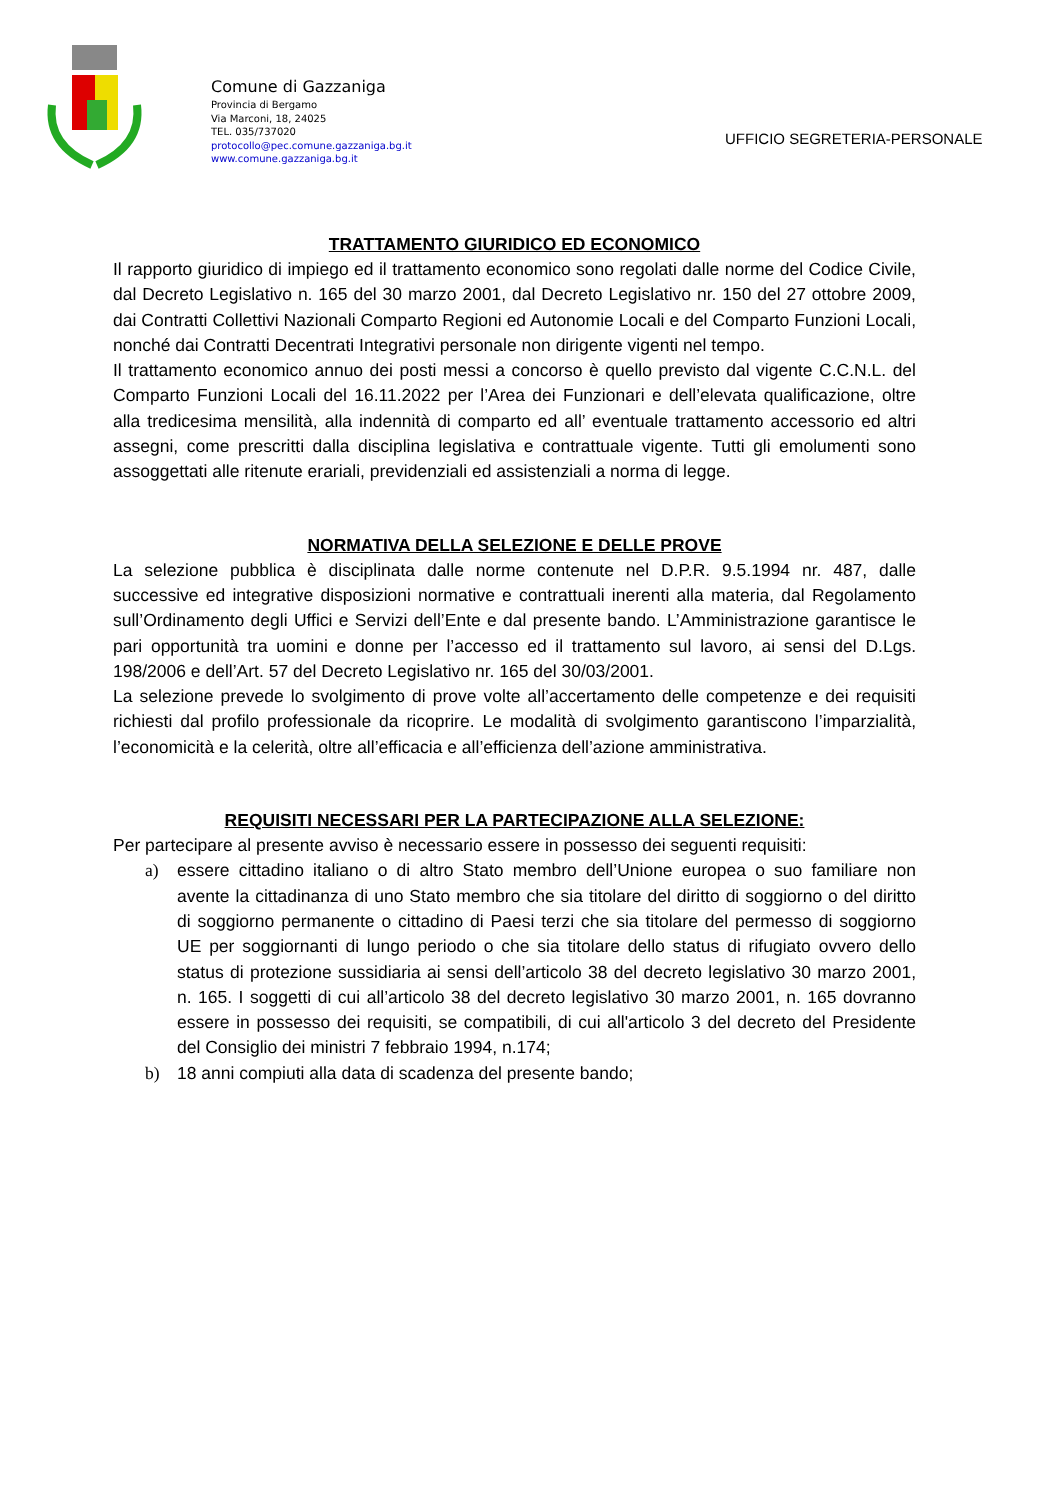Comune di Gazzaniga
Provincia di Bergamo
Via Marconi, 18, 24025
TEL. 035/737020
protocollo@pec.comune.gazzaniga.bg.it
www.comune.gazzaniga.bg.it
UFFICIO SEGRETERIA-PERSONALE
TRATTAMENTO GIURIDICO ED ECONOMICO
Il rapporto giuridico di impiego ed il trattamento economico sono regolati dalle norme del Codice Civile, dal Decreto Legislativo n. 165 del 30 marzo 2001, dal Decreto Legislativo nr. 150 del 27 ottobre 2009, dai Contratti Collettivi Nazionali Comparto Regioni ed Autonomie Locali e del Comparto Funzioni Locali, nonché dai Contratti Decentrati Integrativi personale non dirigente vigenti nel tempo.
Il trattamento economico annuo dei posti messi a concorso è quello previsto dal vigente C.C.N.L. del Comparto Funzioni Locali del 16.11.2022 per l’Area dei Funzionari e dell’elevata qualificazione, oltre alla tredicesima mensilità, alla indennità di comparto ed all’ eventuale trattamento accessorio ed altri assegni, come prescritti dalla disciplina legislativa e contrattuale vigente. Tutti gli emolumenti sono assoggettati alle ritenute erariali, previdenziali ed assistenziali a norma di legge.
NORMATIVA DELLA SELEZIONE E DELLE PROVE
La selezione pubblica è disciplinata dalle norme contenute nel D.P.R. 9.5.1994 nr. 487, dalle successive ed integrative disposizioni normative e contrattuali inerenti alla materia, dal Regolamento sull’Ordinamento degli Uffici e Servizi dell’Ente e dal presente bando. L’Amministrazione garantisce le pari opportunità tra uomini e donne per l’accesso ed il trattamento sul lavoro, ai sensi del D.Lgs. 198/2006 e dell’Art. 57 del Decreto Legislativo nr. 165 del 30/03/2001.
La selezione prevede lo svolgimento di prove volte all’accertamento delle competenze e dei requisiti richiesti dal profilo professionale da ricoprire. Le modalità di svolgimento garantiscono l’imparzialità, l’economicità e la celerità, oltre all’efficacia e all’efficienza dell’azione amministrativa.
REQUISITI NECESSARI PER LA PARTECIPAZIONE ALLA SELEZIONE:
Per partecipare al presente avviso è necessario essere in possesso dei seguenti requisiti:
a) essere cittadino italiano o di altro Stato membro dell’Unione europea o suo familiare non avente la cittadinanza di uno Stato membro che sia titolare del diritto di soggiorno o del diritto di soggiorno permanente o cittadino di Paesi terzi che sia titolare del permesso di soggiorno UE per soggiornanti di lungo periodo o che sia titolare dello status di rifugiato ovvero dello status di protezione sussidiaria ai sensi dell’articolo 38 del decreto legislativo 30 marzo 2001, n. 165. I soggetti di cui all’articolo 38 del decreto legislativo 30 marzo 2001, n. 165 dovranno essere in possesso dei requisiti, se compatibili, di cui all'articolo 3 del decreto del Presidente del Consiglio dei ministri 7 febbraio 1994, n.174;
b) 18 anni compiuti alla data di scadenza del presente bando;